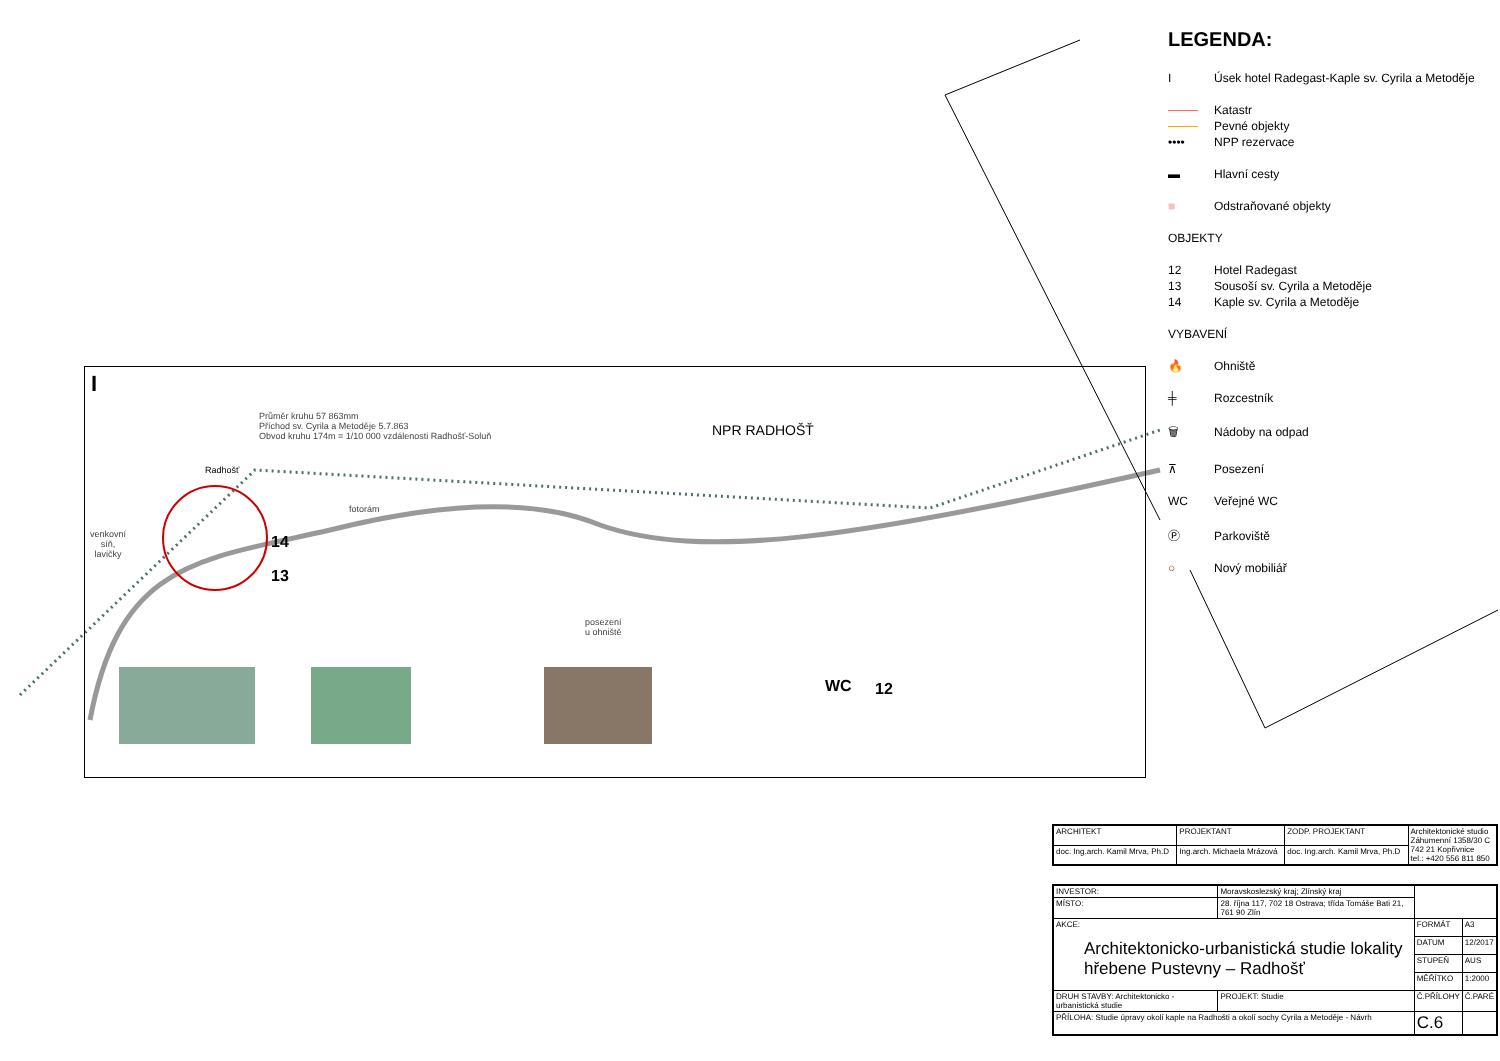I
Průměr kruhu 57 863mm
Příchod sv. Cyrila a Metoděje 5.7.863
Obvod kruhu 174m = 1/10 000 vzdálenosti Radhošť-Soluň
NPR RADHOŠŤ
fotorám
venkovní
síň,
lavičky
Radhošť
14
13
posezení
u ohniště
WC 12
LEGENDA:
I Úsek hotel Radegast-Kaple sv. Cyrila a Metoděje
Katastr
Pevné objekty
•••• NPP rezervace
▬ Hlavní cesty
■ Odstraňované objekty
OBJEKTY
12 Hotel Radegast
13 Sousoší sv. Cyrila a Metoděje
14 Kaple sv. Cyrila a Metoděje
VYBAVENÍ
🔥 Ohniště
╪ Rozcestník
🗑 Nádoby na odpad
⊼ Posezení
WC Veřejné WC
Ⓟ Parkoviště
○ Nový mobiliář
| ARCHITEKT | PROJEKTANT | ZODP. PROJEKTANT | Architektonické studio Záhumenní 1358/30 C 742 21 Kopřivnice tel.: +420 556 811 850 |
| doc. Ing.arch. Kamil Mrva, Ph.D | Ing.arch. Michaela Mrázová | doc. Ing.arch. Kamil Mrva, Ph.D | |
| INVESTOR: | Moravskoslezský kraj; Zlínský kraj | | | |
| MÍSTO: | 28. října 117, 702 18 Ostrava; třída Tomáše Bati 21, 761 90 Zlín | | | |
| AKCE: Architektonicko-urbanistická studie lokality hřebene Pustevny – Radhošť | | | FORMÁT | A3 |
| | | | DATUM | 12/2017 |
| | | | STUPEŇ | AUS |
| | | | MĚŘÍTKO | 1:2000 |
| DRUH STAVBY: Architektonicko - urbanistická studie | | PROJEKT: Studie | Č.PŘÍLOHY | Č.PARÉ |
| PŘÍLOHA: Studie úpravy okolí kaple na Radhošti a okolí sochy Cyrila a Metoděje - Návrh | | | C.6 | |